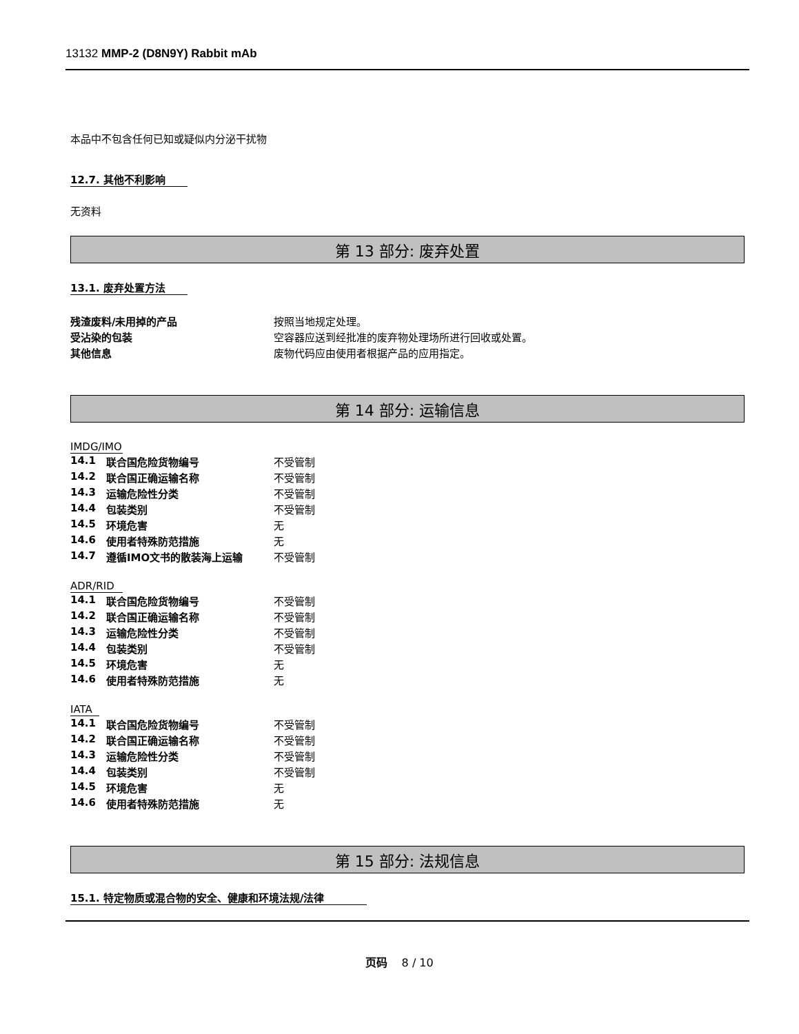13132 MMP-2 (D8N9Y) Rabbit mAb
本品中不包含任何已知或疑似内分泌干扰物
12.7. 其他不利影响
无资料
第 13 部分: 废弃处置
13.1. 废弃处置方法
| 残渣废料/未用掉的产品 | 按照当地规定处理。 |
| 受沾染的包装 | 空容器应送到经批准的废弃物处理场所进行回收或处置。 |
| 其他信息 | 废物代码应由使用者根据产品的应用指定。 |
第 14 部分: 运输信息
IMDG/IMO
| 14.1 | 联合国危险货物编号 | 不受管制 |
| 14.2 | 联合国正确运输名称 | 不受管制 |
| 14.3 | 运输危险性分类 | 不受管制 |
| 14.4 | 包装类别 | 不受管制 |
| 14.5 | 环境危害 | 无 |
| 14.6 | 使用者特殊防范措施 | 无 |
| 14.7 | 遵循IMO文书的散装海上运输 | 不受管制 |
ADR/RID
| 14.1 | 联合国危险货物编号 | 不受管制 |
| 14.2 | 联合国正确运输名称 | 不受管制 |
| 14.3 | 运输危险性分类 | 不受管制 |
| 14.4 | 包装类别 | 不受管制 |
| 14.5 | 环境危害 | 无 |
| 14.6 | 使用者特殊防范措施 | 无 |
IATA
| 14.1 | 联合国危险货物编号 | 不受管制 |
| 14.2 | 联合国正确运输名称 | 不受管制 |
| 14.3 | 运输危险性分类 | 不受管制 |
| 14.4 | 包装类别 | 不受管制 |
| 14.5 | 环境危害 | 无 |
| 14.6 | 使用者特殊防范措施 | 无 |
第 15 部分: 法规信息
15.1. 特定物质或混合物的安全、健康和环境法规/法律
页码 8 / 10